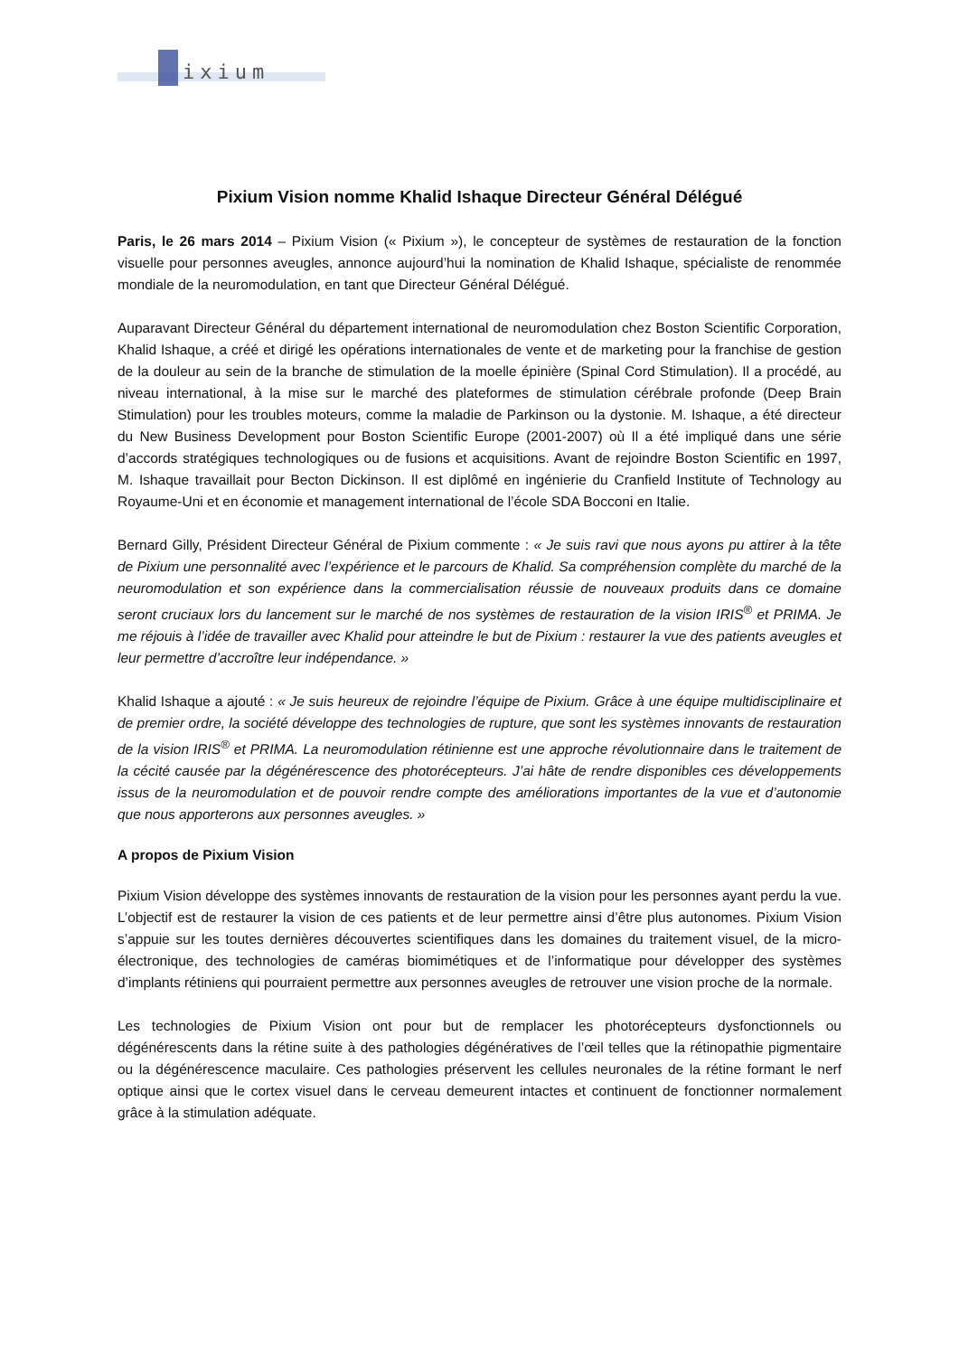ixium
Pixium Vision nomme Khalid Ishaque Directeur Général Délégué
Paris, le 26 mars 2014 – Pixium Vision (« Pixium »), le concepteur de systèmes de restauration de la fonction visuelle pour personnes aveugles, annonce aujourd’hui la nomination de Khalid Ishaque, spécialiste de renommée mondiale de la neuromodulation, en tant que Directeur Général Délégué.
Auparavant Directeur Général du département international de neuromodulation chez Boston Scientific Corporation, Khalid Ishaque, a créé et dirigé les opérations internationales de vente et de marketing pour la franchise de gestion de la douleur au sein de la branche de stimulation de la moelle épinière (Spinal Cord Stimulation). Il a procédé, au niveau international, à la mise sur le marché des plateformes de stimulation cérébrale profonde (Deep Brain Stimulation) pour les troubles moteurs, comme la maladie de Parkinson ou la dystonie. M. Ishaque, a été directeur du New Business Development pour Boston Scientific Europe (2001-2007) où Il a été impliqué dans une série d’accords stratégiques technologiques ou de fusions et acquisitions. Avant de rejoindre Boston Scientific en 1997, M. Ishaque travaillait pour Becton Dickinson. Il est diplômé en ingénierie du Cranfield Institute of Technology au Royaume-Uni et en économie et management international de l’école SDA Bocconi en Italie.
Bernard Gilly, Président Directeur Général de Pixium commente : « Je suis ravi que nous ayons pu attirer à la tête de Pixium une personnalité avec l’expérience et le parcours de Khalid. Sa compréhension complète du marché de la neuromodulation et son expérience dans la commercialisation réussie de nouveaux produits dans ce domaine seront cruciaux lors du lancement sur le marché de nos systèmes de restauration de la vision IRIS<sup>®</sup> et PRIMA. Je me réjouis à l’idée de travailler avec Khalid pour atteindre le but de Pixium : restaurer la vue des patients aveugles et leur permettre d’accroître leur indépendance. »
Khalid Ishaque a ajouté : « Je suis heureux de rejoindre l’équipe de Pixium. Grâce à une équipe multidisciplinaire et de premier ordre, la société développe des technologies de rupture, que sont les systèmes innovants de restauration de la vision IRIS<sup>®</sup> et PRIMA. La neuromodulation rétinienne est une approche révolutionnaire dans le traitement de la cécité causée par la dégénérescence des photorécepteurs. J’ai hâte de rendre disponibles ces développements issus de la neuromodulation et de pouvoir rendre compte des améliorations importantes de la vue et d’autonomie que nous apporterons aux personnes aveugles. »
A propos de Pixium Vision
Pixium Vision développe des systèmes innovants de restauration de la vision pour les personnes ayant perdu la vue. L’objectif est de restaurer la vision de ces patients et de leur permettre ainsi d’être plus autonomes. Pixium Vision s’appuie sur les toutes dernières découvertes scientifiques dans les domaines du traitement visuel, de la micro-électronique, des technologies de caméras biomimétiques et de l’informatique pour développer des systèmes d’implants rétiniens qui pourraient permettre aux personnes aveugles de retrouver une vision proche de la normale.
Les technologies de Pixium Vision ont pour but de remplacer les photorécepteurs dysfonctionnels ou dégénérescents dans la rétine suite à des pathologies dégénératives de l’œil telles que la rétinopathie pigmentaire ou la dégénérescence maculaire. Ces pathologies préservent les cellules neuronales de la rétine formant le nerf optique ainsi que le cortex visuel dans le cerveau demeurent intactes et continuent de fonctionner normalement grâce à la stimulation adéquate.